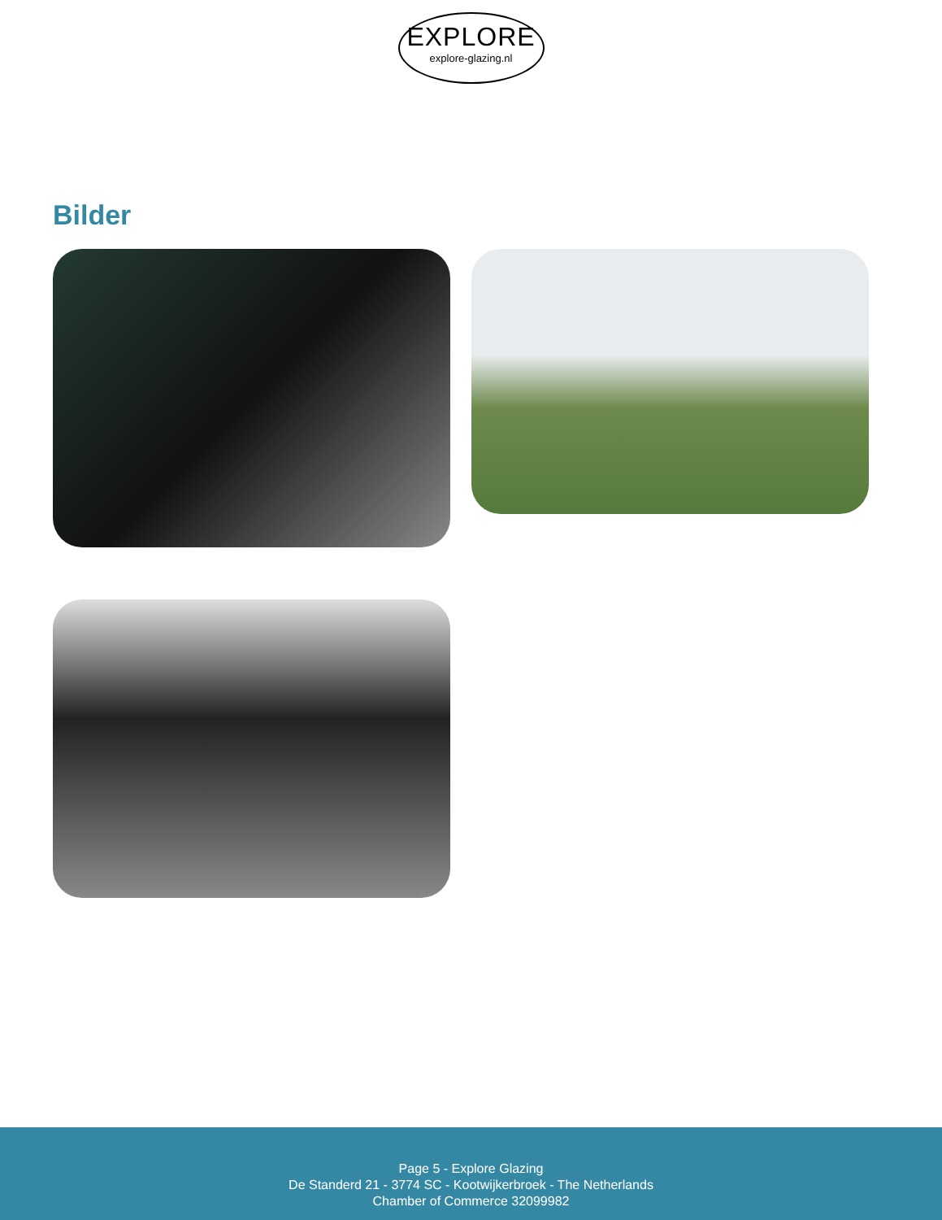EXPLORE
explore-glazing.nl
Bilder
Page 5 - Explore Glazing
De Standerd 21 - 3774 SC - Kootwijkerbroek - The Netherlands
Chamber of Commerce 32099982